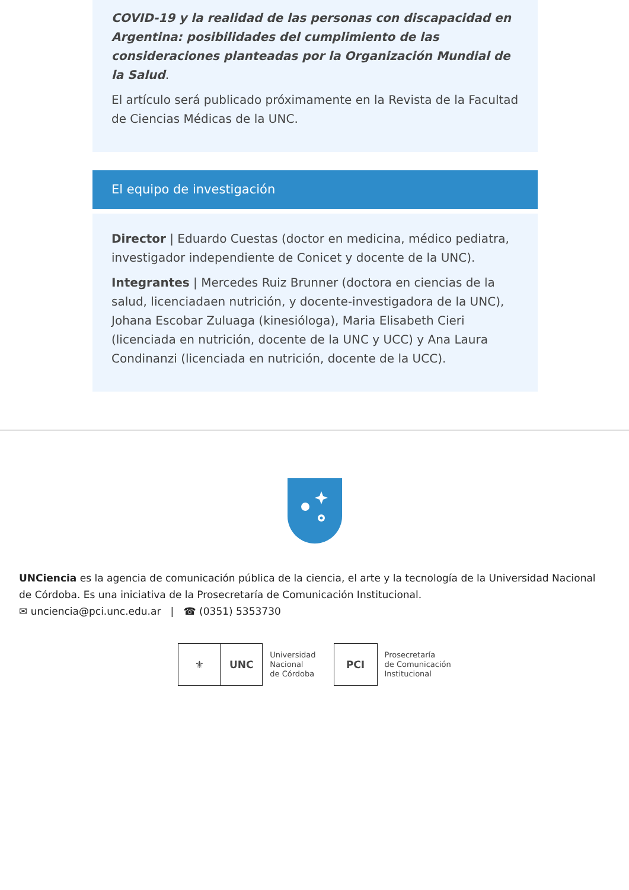COVID-19 y la realidad de las personas con discapacidad en Argentina: posibilidades del cumplimiento de las consideraciones planteadas por la Organización Mundial de la Salud.
El artículo será publicado próximamente en la Revista de la Facultad de Ciencias Médicas de la UNC.
El equipo de investigación
Director | Eduardo Cuestas (doctor en medicina, médico pediatra, investigador independiente de Conicet y docente de la UNC).
Integrantes | Mercedes Ruiz Brunner (doctora en ciencias de la salud, licenciadaen nutrición, y docente-investigadora de la UNC), Johana Escobar Zuluaga (kinesióloga), Maria Elisabeth Cieri (licenciada en nutrición, docente de la UNC y UCC) y Ana Laura Condinanzi (licenciada en nutrición, docente de la UCC).
UNCiencia es la agencia de comunicación pública de la ciencia, el arte y la tecnología de la Universidad Nacional de Córdoba. Es una iniciativa de la Prosecretaría de Comunicación Institucional.
✉ unciencia@pci.unc.edu.ar | ☎ (0351) 5353730
⚜ UNC
Universidad
Nacional
de Córdoba
PCI
Prosecretaría
de Comunicación
Institucional